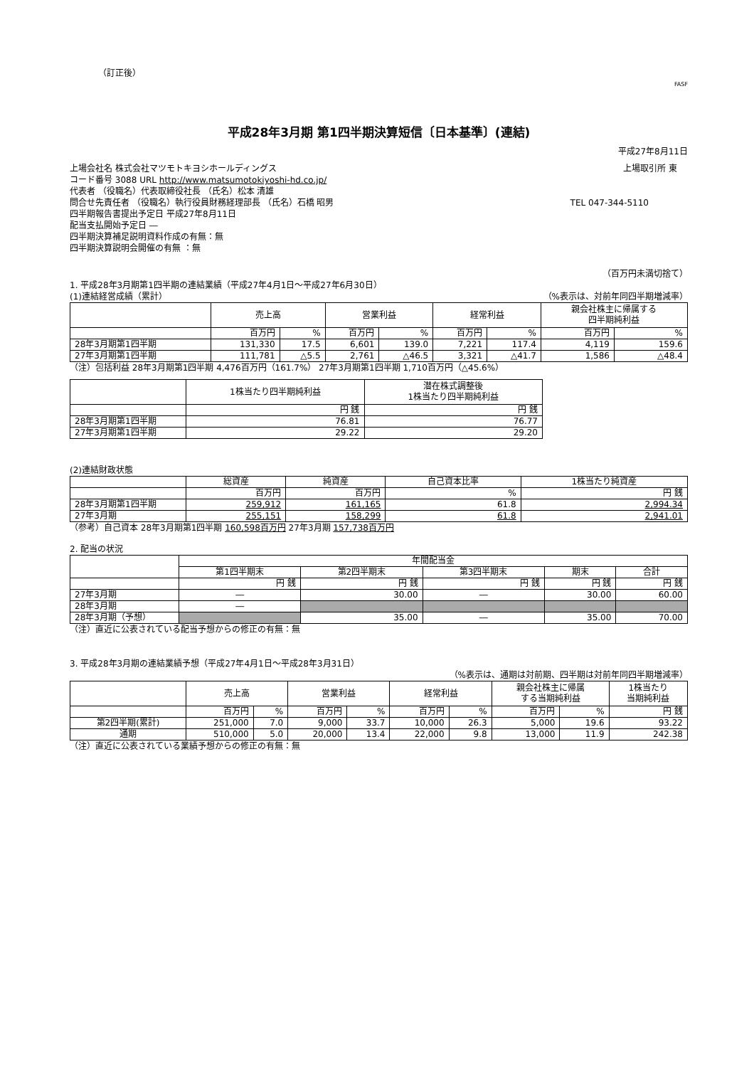（訂正後）
FASF
平成28年3月期 第1四半期決算短信〔日本基準〕(連結)
平成27年8月11日
上場会社名 株式会社マツモトキヨシホールディングス 上場取引所 東
コード番号 3088 URL http://www.matsumotokiyoshi-hd.co.jp/
代表者 （役職名）代表取締役社長 （氏名）松本 清雄
問合せ先責任者 （役職名）執行役員財務経理部長 （氏名）石橋 昭男 TEL 047-344-5110
四半期報告書提出予定日 平成27年8月11日
配当支払開始予定日 ―
四半期決算補足説明資料作成の有無：無
四半期決算説明会開催の有無 ：無
（百万円未満切捨て）
1. 平成28年3月期第1四半期の連結業績（平成27年4月1日～平成27年6月30日）
(1)連結経営成績（累計） （%表示は、対前年同四半期増減率）
| | 売上高 | | 営業利益 | | 経常利益 | | 親会社株主に帰属する 四半期純利益 | |
| --- | --- | --- | --- | --- | --- | --- | --- | --- |
| | 百万円 | % | 百万円 | % | 百万円 | % | 百万円 | % |
| 28年3月期第1四半期 | 131,330 | 17.5 | 6,601 | 139.0 | 7,221 | 117.4 | 4,119 | 159.6 |
| 27年3月期第1四半期 | 111,781 | △5.5 | 2,761 | △46.5 | 3,321 | △41.7 | 1,586 | △48.4 |
（注）包括利益 28年3月期第1四半期 4,476百万円（161.7%） 27年3月期第1四半期 1,710百万円（△45.6%）
| | 1株当たり四半期純利益 | 潜在株式調整後 1株当たり四半期純利益 |
| --- | --- | --- |
| | 円 銭 | 円 銭 |
| 28年3月期第1四半期 | 76.81 | 76.77 |
| 27年3月期第1四半期 | 29.22 | 29.20 |
(2)連結財政状態
| | 総資産 | 純資産 | 自己資本比率 | 1株当たり純資産 |
| --- | --- | --- | --- | --- |
| | 百万円 | 百万円 | % | 円 銭 |
| 28年3月期第1四半期 | 259,912 | 161,165 | 61.8 | 2,994.34 |
| 27年3月期 | 255,151 | 158,299 | 61.8 | 2,941.01 |
（参考）自己資本 28年3月期第1四半期 160,598百万円 27年3月期 157,738百万円
2. 配当の状況
| | 年間配当金 | | | | |
| --- | --- | --- | --- | --- | --- |
| | 第1四半期末 | 第2四半期末 | 第3四半期末 | 期末 | 合計 |
| | 円 銭 | 円 銭 | 円 銭 | 円 銭 | 円 銭 |
| 27年3月期 | ― | 30.00 | ― | 30.00 | 60.00 |
| 28年3月期 | ― | | | | |
| 28年3月期（予想） | | 35.00 | ― | 35.00 | 70.00 |
（注）直近に公表されている配当予想からの修正の有無：無
3. 平成28年3月期の連結業績予想（平成27年4月1日～平成28年3月31日）
（%表示は、通期は対前期、四半期は対前年同四半期増減率）
| | 売上高 | | 営業利益 | | 経常利益 | | 親会社株主に帰属 する当期純利益 | | 1株当たり 当期純利益 |
| --- | --- | --- | --- | --- | --- | --- | --- | --- | --- |
| | 百万円 | % | 百万円 | % | 百万円 | % | 百万円 | % | 円 銭 |
| 第2四半期(累計) | 251,000 | 7.0 | 9,000 | 33.7 | 10,000 | 26.3 | 5,000 | 19.6 | 93.22 |
| 通期 | 510,000 | 5.0 | 20,000 | 13.4 | 22,000 | 9.8 | 13,000 | 11.9 | 242.38 |
（注）直近に公表されている業績予想からの修正の有無：無